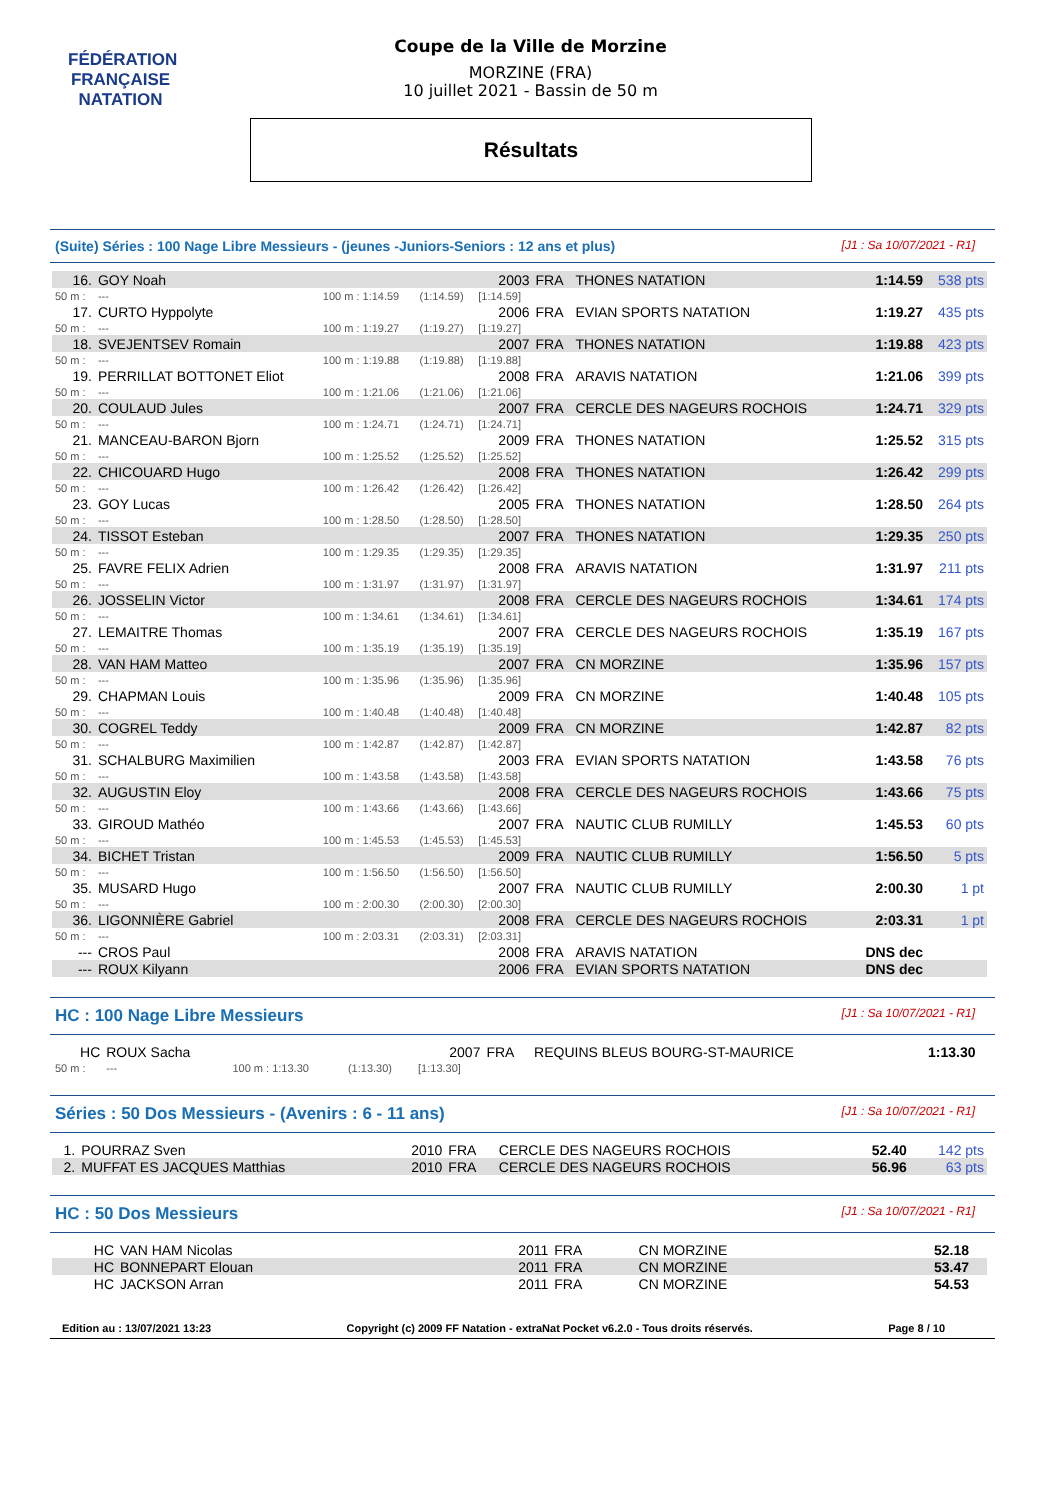FÉDÉRATION FRANÇAISE
NATATION
Coupe de la Ville de Morzine
MORZINE (FRA)
10 juillet 2021 - Bassin de 50 m
Résultats
(Suite) Séries : 100 Nage Libre Messieurs - (jeunes -Juniors-Seniors : 12 ans et plus) [J1 : Sa 10/07/2021 - R1]
| 16. | GOY Noah | | | 2003 | FRA | THONES NATATION | 1:14.59 | 538 pts |
| 50 m : | --- | 100 m : 1:14.59 | (1:14.59) | [1:14.59] | | | | |
| 17. | CURTO Hyppolyte | | | 2006 | FRA | EVIAN SPORTS NATATION | 1:19.27 | 435 pts |
| 50 m : | --- | 100 m : 1:19.27 | (1:19.27) | [1:19.27] | | | | |
| 18. | SVEJENTSEV Romain | | | 2007 | FRA | THONES NATATION | 1:19.88 | 423 pts |
| 50 m : | --- | 100 m : 1:19.88 | (1:19.88) | [1:19.88] | | | | |
| 19. | PERRILLAT BOTTONET Eliot | | | 2008 | FRA | ARAVIS NATATION | 1:21.06 | 399 pts |
| 50 m : | --- | 100 m : 1:21.06 | (1:21.06) | [1:21.06] | | | | |
| 20. | COULAUD Jules | | | 2007 | FRA | CERCLE DES NAGEURS ROCHOIS | 1:24.71 | 329 pts |
| 50 m : | --- | 100 m : 1:24.71 | (1:24.71) | [1:24.71] | | | | |
| 21. | MANCEAU-BARON Bjorn | | | 2009 | FRA | THONES NATATION | 1:25.52 | 315 pts |
| 50 m : | --- | 100 m : 1:25.52 | (1:25.52) | [1:25.52] | | | | |
| 22. | CHICOUARD Hugo | | | 2008 | FRA | THONES NATATION | 1:26.42 | 299 pts |
| 50 m : | --- | 100 m : 1:26.42 | (1:26.42) | [1:26.42] | | | | |
| 23. | GOY Lucas | | | 2005 | FRA | THONES NATATION | 1:28.50 | 264 pts |
| 50 m : | --- | 100 m : 1:28.50 | (1:28.50) | [1:28.50] | | | | |
| 24. | TISSOT Esteban | | | 2007 | FRA | THONES NATATION | 1:29.35 | 250 pts |
| 50 m : | --- | 100 m : 1:29.35 | (1:29.35) | [1:29.35] | | | | |
| 25. | FAVRE FELIX Adrien | | | 2008 | FRA | ARAVIS NATATION | 1:31.97 | 211 pts |
| 50 m : | --- | 100 m : 1:31.97 | (1:31.97) | [1:31.97] | | | | |
| 26. | JOSSELIN Victor | | | 2008 | FRA | CERCLE DES NAGEURS ROCHOIS | 1:34.61 | 174 pts |
| 50 m : | --- | 100 m : 1:34.61 | (1:34.61) | [1:34.61] | | | | |
| 27. | LEMAITRE Thomas | | | 2007 | FRA | CERCLE DES NAGEURS ROCHOIS | 1:35.19 | 167 pts |
| 50 m : | --- | 100 m : 1:35.19 | (1:35.19) | [1:35.19] | | | | |
| 28. | VAN HAM Matteo | | | 2007 | FRA | CN MORZINE | 1:35.96 | 157 pts |
| 50 m : | --- | 100 m : 1:35.96 | (1:35.96) | [1:35.96] | | | | |
| 29. | CHAPMAN Louis | | | 2009 | FRA | CN MORZINE | 1:40.48 | 105 pts |
| 50 m : | --- | 100 m : 1:40.48 | (1:40.48) | [1:40.48] | | | | |
| 30. | COGREL Teddy | | | 2009 | FRA | CN MORZINE | 1:42.87 | 82 pts |
| 50 m : | --- | 100 m : 1:42.87 | (1:42.87) | [1:42.87] | | | | |
| 31. | SCHALBURG Maximilien | | | 2003 | FRA | EVIAN SPORTS NATATION | 1:43.58 | 76 pts |
| 50 m : | --- | 100 m : 1:43.58 | (1:43.58) | [1:43.58] | | | | |
| 32. | AUGUSTIN Eloy | | | 2008 | FRA | CERCLE DES NAGEURS ROCHOIS | 1:43.66 | 75 pts |
| 50 m : | --- | 100 m : 1:43.66 | (1:43.66) | [1:43.66] | | | | |
| 33. | GIROUD Mathéo | | | 2007 | FRA | NAUTIC CLUB RUMILLY | 1:45.53 | 60 pts |
| 50 m : | --- | 100 m : 1:45.53 | (1:45.53) | [1:45.53] | | | | |
| 34. | BICHET Tristan | | | 2009 | FRA | NAUTIC CLUB RUMILLY | 1:56.50 | 5 pts |
| 50 m : | --- | 100 m : 1:56.50 | (1:56.50) | [1:56.50] | | | | |
| 35. | MUSARD Hugo | | | 2007 | FRA | NAUTIC CLUB RUMILLY | 2:00.30 | 1 pt |
| 50 m : | --- | 100 m : 2:00.30 | (2:00.30) | [2:00.30] | | | | |
| 36. | LIGONNIÈRE Gabriel | | | 2008 | FRA | CERCLE DES NAGEURS ROCHOIS | 2:03.31 | 1 pt |
| 50 m : | --- | 100 m : 2:03.31 | (2:03.31) | [2:03.31] | | | | |
| --- | CROS Paul | | | 2008 | FRA | ARAVIS NATATION | DNS dec | |
| --- | ROUX Kilyann | | | 2006 | FRA | EVIAN SPORTS NATATION | DNS dec | |
HC : 100 Nage Libre Messieurs [J1 : Sa 10/07/2021 - R1]
| HC | ROUX Sacha | | | 2007 | FRA | REQUINS BLEUS BOURG-ST-MAURICE | 1:13.30 | |
| 50 m : | --- | 100 m : 1:13.30 | (1:13.30) | [1:13.30] | | | | |
Séries : 50 Dos Messieurs - (Avenirs : 6 - 11 ans) [J1 : Sa 10/07/2021 - R1]
| 1. | POURRAZ Sven | 2010 | FRA | CERCLE DES NAGEURS ROCHOIS | 52.40 | 142 pts |
| 2. | MUFFAT ES JACQUES Matthias | 2010 | FRA | CERCLE DES NAGEURS ROCHOIS | 56.96 | 63 pts |
HC : 50 Dos Messieurs [J1 : Sa 10/07/2021 - R1]
| HC | VAN HAM Nicolas | 2011 | FRA | CN MORZINE | 52.18 | |
| HC | BONNEPART Elouan | 2011 | FRA | CN MORZINE | 53.47 | |
| HC | JACKSON Arran | 2011 | FRA | CN MORZINE | 54.53 | |
Edition au : 13/07/2021 13:23 Copyright (c) 2009 FF Natation - extraNat Pocket v6.2.0 - Tous droits réservés. Page 8 / 10